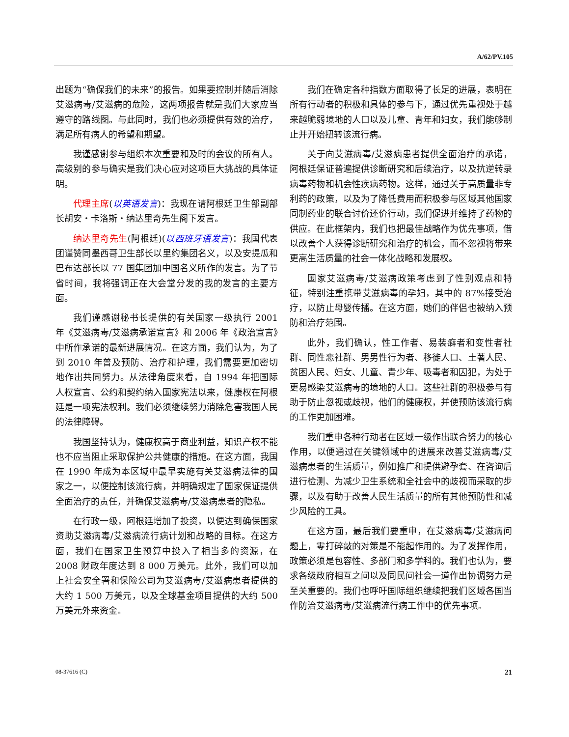A/62/PV.105
出题为“确保我们的未来”的报告。如果要控制并随后消除艾滋病毒/艾滋病的危险，这两项报告就是我们大家应当遵守的路线图。与此同时，我们也必须提供有效的治疗，满足所有病人的希望和期望。
我谨感谢参与组织本次重要和及时的会议的所有人。高级别的参与确实是我们决心应对这项巨大挑战的具体证明。
代理主席(以英语发言)：我现在请阿根廷卫生部副部长胡安・卡洛斯・纳达里奇先生阁下发言。
纳达里奇先生(阿根廷)(以西班牙语发言)：我国代表团谨赞同墨西哥卫生部长以里约集团名义，以及安提瓜和巴布达部长以 77 国集团加中国名义所作的发言。为了节省时间，我将强调正在大会堂分发的我的发言的主要方面。
我们谨感谢秘书长提供的有关国家一级执行 2001 年《艾滋病毒/艾滋病承诺宣言》和 2006 年《政治宣言》中所作承诺的最新进展情况。在这方面，我们认为，为了到 2010 年普及预防、治疗和护理，我们需要更加密切地作出共同努力。从法律角度来看，自 1994 年把国际人权宣言、公约和契约纳入国家宪法以来，健康权在阿根廷是一项宪法权利。我们必须继续努力消除危害我国人民的法律障碍。
我国坚持认为，健康权高于商业利益，知识产权不能也不应当阻止采取保护公共健康的措施。在这方面，我国在 1990 年成为本区域中最早实施有关艾滋病法律的国家之一，以便控制该流行病，并明确规定了国家保证提供全面治疗的责任，并确保艾滋病毒/艾滋病患者的隐私。
在行政一级，阿根廷增加了投资，以便达到确保国家资助艾滋病毒/艾滋病流行病计划和战略的目标。在这方面，我们在国家卫生预算中投入了相当多的资源，在 2008 财政年度达到 8 000 万美元。此外，我们可以加上社会安全署和保险公司为艾滋病毒/艾滋病患者提供的大约 1 500 万美元，以及全球基金项目提供的大约 500 万美元外来资金。
我们在确定各种指数方面取得了长足的进展，表明在所有行动者的积极和具体的参与下，通过优先重视处于越来越脆弱境地的人口以及儿童、青年和妇女，我们能够制止并开始扭转该流行病。
关于向艾滋病毒/艾滋病患者提供全面治疗的承诺，阿根廷保证普遍提供诊断研究和后续治疗，以及抗逆转录病毒药物和机会性疾病药物。这样，通过关于高质量非专利药的政策，以及为了降低费用而积极参与区域其他国家同制药业的联合讨价还价行动，我们促进并维持了药物的供应。在此框架内，我们也把最佳战略作为优先事项，借以改善个人获得诊断研究和治疗的机会，而不忽视将带来更高生活质量的社会一体化战略和发展权。
国家艾滋病毒/艾滋病政策考虑到了性别观点和特征，特别注重携带艾滋病毒的孕妇，其中的 87%接受治疗，以防止母婴传播。在这方面，她们的伴侣也被纳入预防和治疗范围。
此外，我们确认，性工作者、易装癖者和变性者社群、同性恋社群、男男性行为者、移徙人口、土著人民、贫困人民、妇女、儿童、青少年、吸毒者和囚犯，为处于更易感染艾滋病毒的境地的人口。这些社群的积极参与有助于防止忽视或歧视，他们的健康权，并使预防该流行病的工作更加困难。
我们重申各种行动者在区域一级作出联合努力的核心作用，以便通过在关键领域中的进展来改善艾滋病毒/艾滋病患者的生活质量，例如推广和提供避孕套、在咨询后进行检测、为减少卫生系统和全社会中的歧视而采取的步骤，以及有助于改善人民生活质量的所有其他预防性和减少风险的工具。
在这方面，最后我们要重申，在艾滋病毒/艾滋病问题上，零打碎敲的对策是不能起作用的。为了发挥作用，政策必须是包容性、多部门和多学科的。我们也认为，要求各级政府相互之间以及同民间社会一道作出协调努力是至关重要的。我们也呼吁国际组织继续把我们区域各国当作防治艾滋病毒/艾滋病流行病工作中的优先事项。
08-37616 (C) 21